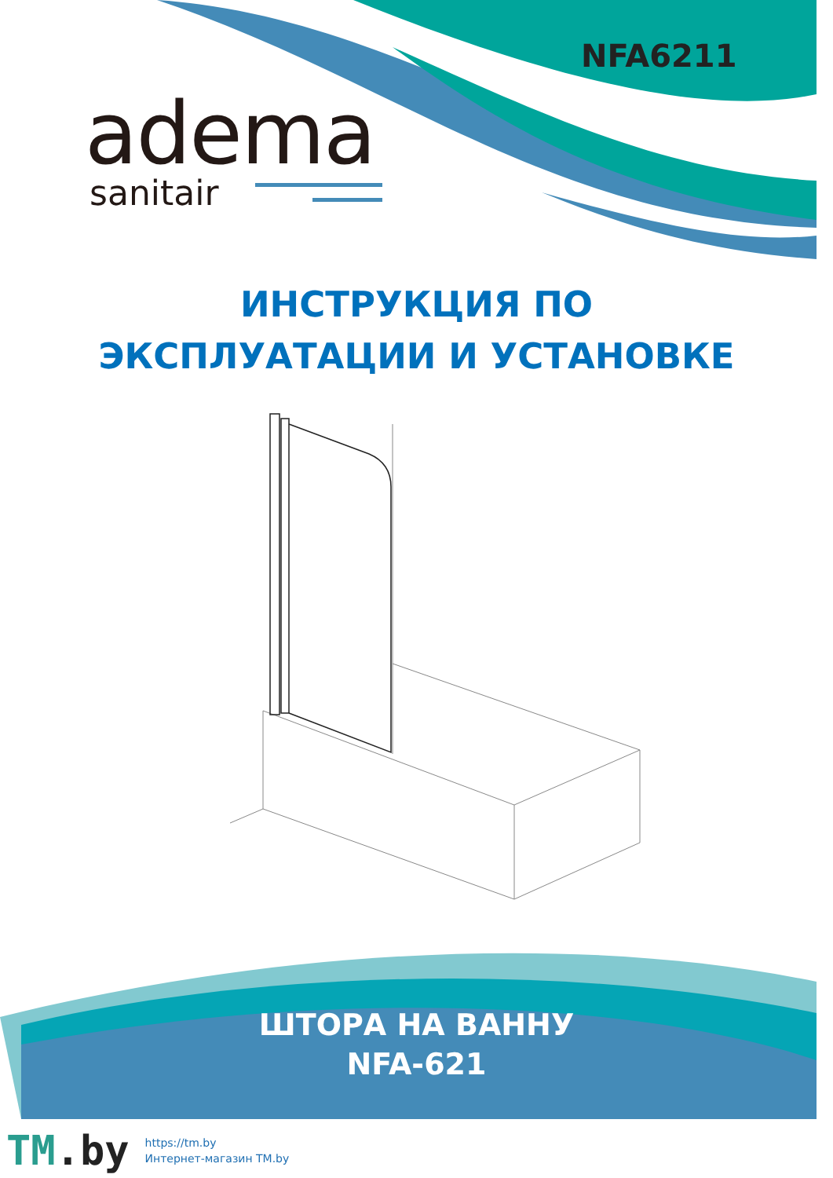NFA6211
adema
sanitair
ИНСТРУКЦИЯ ПО
ЭКСПЛУАТАЦИИ И УСТАНОВКЕ
ШТОРА НА ВАННУ
NFA-621
TM.by
https://tm.by
Интернет-магазин TM.by